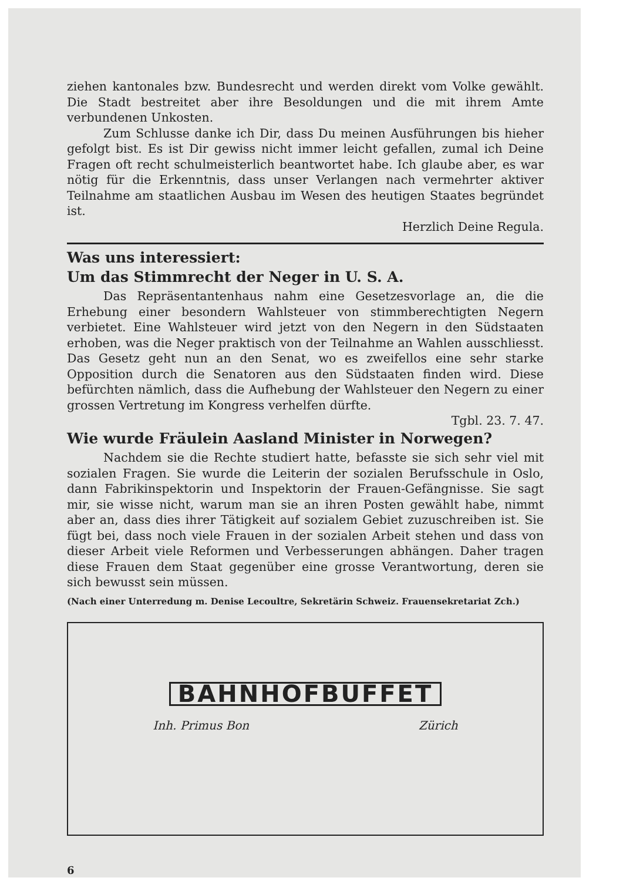ziehen kantonales bzw. Bundesrecht und werden direkt vom Volke gewählt. Die Stadt bestreitet aber ihre Besoldungen und die mit ihrem Amte verbundenen Unkosten.
Zum Schlusse danke ich Dir, dass Du meinen Ausführungen bis hieher gefolgt bist. Es ist Dir gewiss nicht immer leicht gefallen, zumal ich Deine Fragen oft recht schulmeisterlich beantwortet habe. Ich glaube aber, es war nötig für die Erkenntnis, dass unser Verlangen nach vermehrter aktiver Teilnahme am staatlichen Ausbau im Wesen des heutigen Staates begründet ist.
Herzlich Deine Regula.
Was uns interessiert:
Um das Stimmrecht der Neger in U. S. A.
Das Repräsentantenhaus nahm eine Gesetzesvorlage an, die die Erhebung einer besondern Wahlsteuer von stimmberechtigten Negern verbietet. Eine Wahlsteuer wird jetzt von den Negern in den Südstaaten erhoben, was die Neger praktisch von der Teilnahme an Wahlen ausschliesst. Das Gesetz geht nun an den Senat, wo es zweifellos eine sehr starke Opposition durch die Senatoren aus den Südstaaten finden wird. Diese befürchten nämlich, dass die Aufhebung der Wahlsteuer den Negern zu einer grossen Vertretung im Kongress verhelfen dürfte.
Tgbl. 23. 7. 47.
Wie wurde Fräulein Aasland Minister in Norwegen?
Nachdem sie die Rechte studiert hatte, befasste sie sich sehr viel mit sozialen Fragen. Sie wurde die Leiterin der sozialen Berufsschule in Oslo, dann Fabrikinspektorin und Inspektorin der Frauen-Gefängnisse. Sie sagt mir, sie wisse nicht, warum man sie an ihren Posten gewählt habe, nimmt aber an, dass dies ihrer Tätigkeit auf sozialem Gebiet zuzuschreiben ist. Sie fügt bei, dass noch viele Frauen in der sozialen Arbeit stehen und dass von dieser Arbeit viele Reformen und Verbesserungen abhängen. Daher tragen diese Frauen dem Staat gegenüber eine grosse Verantwortung, deren sie sich bewusst sein müssen.
(Nach einer Unterredung m. Denise Lecoultre, Sekretärin Schweiz. Frauensekretariat Zch.)
BAHNHOFBUFFET
Inh. Primus Bon Zürich
6